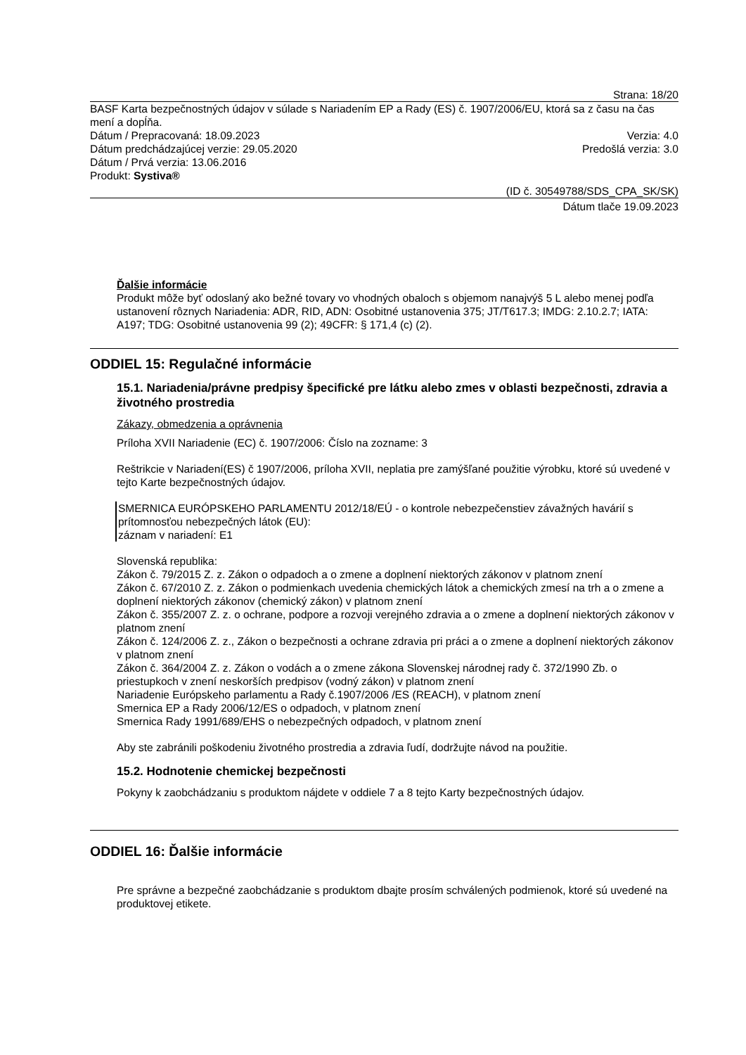Strana: 18/20
BASF Karta bezpečnostných údajov v súlade s Nariadením EP a Rady (ES) č. 1907/2006/EU, ktorá sa z času na čas mení a dopĺňa.
Dátum / Prepracovaná: 18.09.2023 Verzia: 4.0
Dátum predchádzajúcej verzie: 29.05.2020 Predošlá verzia: 3.0
Dátum / Prvá verzia: 13.06.2016
Produkt: Systiva®
(ID č. 30549788/SDS_CPA_SK/SK)
Dátum tlače 19.09.2023
Ďalšie informácie
Produkt môže byť odoslaný ako bežné tovary vo vhodných obaloch s objemom nanajvýš 5 L alebo menej podľa ustanovení rôznych Nariadenia: ADR, RID, ADN: Osobitné ustanovenia 375; JT/T617.3; IMDG: 2.10.2.7; IATA: A197; TDG: Osobitné ustanovenia 99 (2); 49CFR: § 171,4 (c) (2).
ODDIEL 15: Regulačné informácie
15.1. Nariadenia/právne predpisy špecifické pre látku alebo zmes v oblasti bezpečnosti, zdravia a životného prostredia
Zákazy, obmedzenia a oprávnenia
Príloha XVII Nariadenie (EC) č. 1907/2006: Číslo na zozname: 3
Reštrikcie v Nariadení(ES) č 1907/2006, príloha XVII, neplatia pre zamýšľané použitie výrobku, ktoré sú uvedené v tejto Karte bezpečnostných údajov.
SMERNICA EURÓPSKEHO PARLAMENTU 2012/18/EÚ - o kontrole nebezpečenstiev závažných havárií s prítomnosťou nebezpečných látok (EU):
záznam v nariadení: E1
Slovenská republika:
Zákon č. 79/2015 Z. z. Zákon o odpadoch a o zmene a doplnení niektorých zákonov v platnom znení
Zákon č. 67/2010 Z. z. Zákon o podmienkach uvedenia chemických látok a chemických zmesí na trh a o zmene a doplnení niektorých zákonov (chemický zákon) v platnom znení
Zákon č. 355/2007 Z. z. o ochrane, podpore a rozvoji verejného zdravia a o zmene a doplnení niektorých zákonov v platnom znení
Zákon č. 124/2006 Z. z., Zákon o bezpečnosti a ochrane zdravia pri práci a o zmene a doplnení niektorých zákonov v platnom znení
Zákon č. 364/2004 Z. z. Zákon o vodách a o zmene zákona Slovenskej národnej rady č. 372/1990 Zb. o priestupkoch v znení neskorších predpisov (vodný zákon) v platnom znení
Nariadenie Európskeho parlamentu a Rady č.1907/2006 /ES (REACH), v platnom znení
Smernica EP a Rady 2006/12/ES o odpadoch, v platnom znení
Smernica Rady 1991/689/EHS o nebezpečných odpadoch, v platnom znení
Aby ste zabránili poškodeniu životného prostredia a zdravia ľudí, dodržujte návod na použitie.
15.2. Hodnotenie chemickej bezpečnosti
Pokyny k zaobchádzaniu s produktom nájdete v oddiele 7 a 8 tejto Karty bezpečnostných údajov.
ODDIEL 16: Ďalšie informácie
Pre správne a bezpečné zaobchádzanie s produktom dbajte prosím schválených podmienok, ktoré sú uvedené na produktovej etikete.